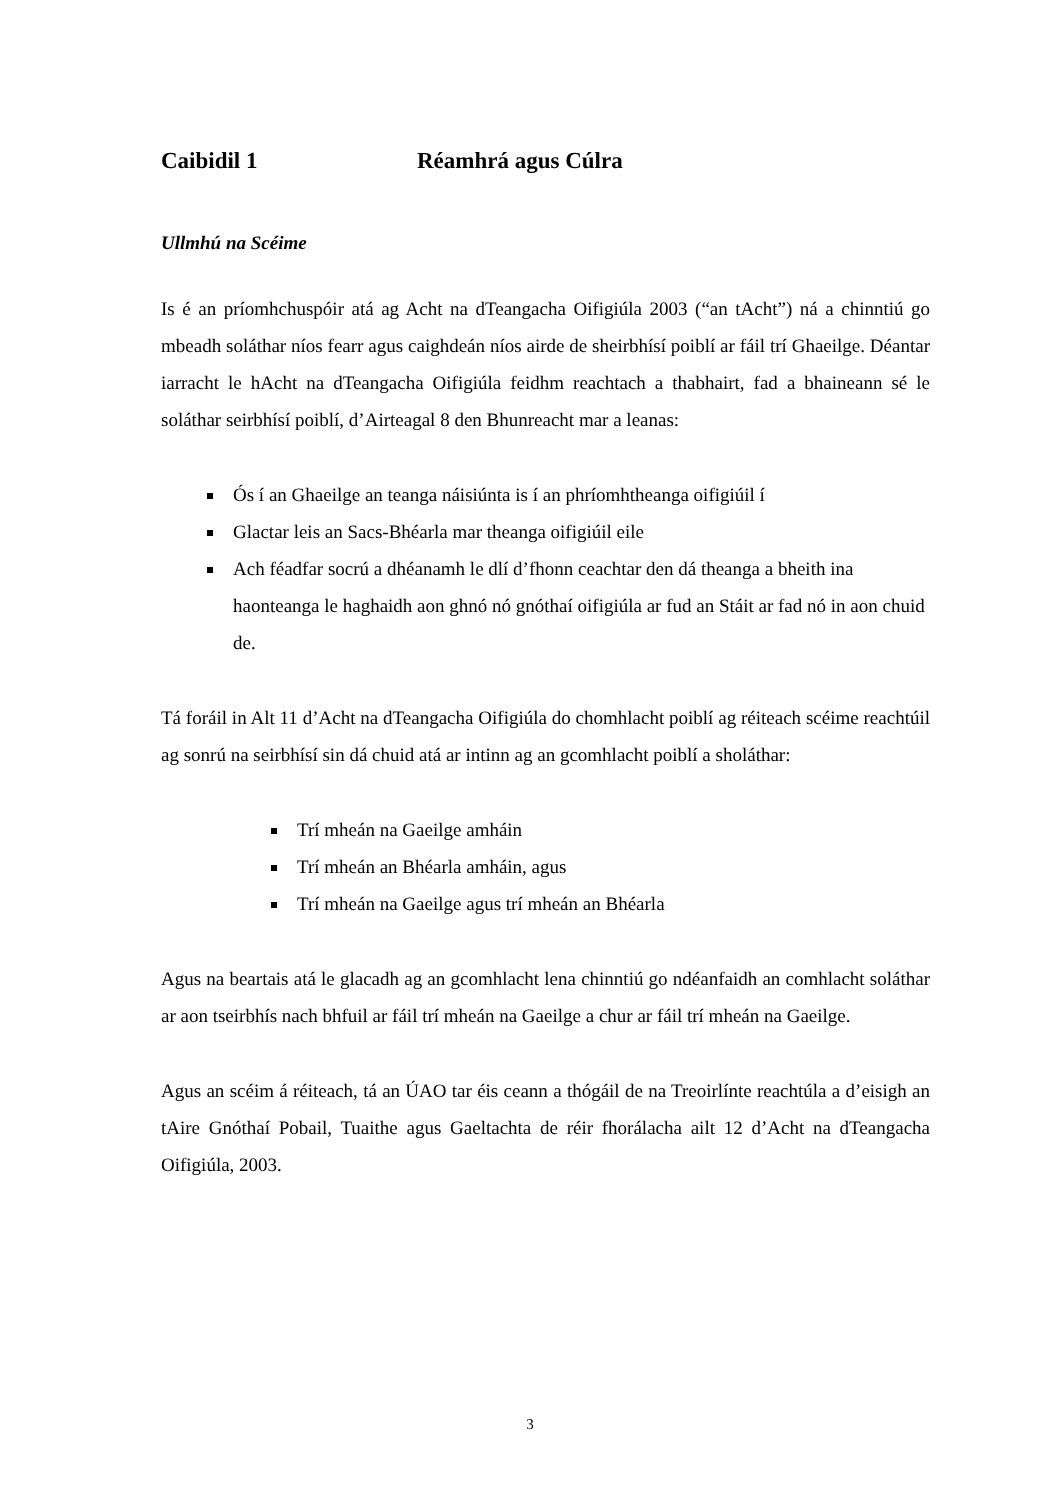Caibidil 1 Réamhrá agus Cúlra
Ullmhú na Scéime
Is é an príomhchuspóir atá ag Acht na dTeangacha Oifigiúla 2003 (“an tAcht”) ná a chinntiú go mbeadh soláthar níos fearr agus caighdeán níos airde de sheirbhísí poiblí ar fáil trí Ghaeilge. Déantar iarracht le hAcht na dTeangacha Oifigiúla feidhm reachtach a thabhairt, fad a bhaineann sé le soláthar seirbhísí poiblí, d’Airteagal 8 den Bhunreacht mar a leanas:
Ós í an Ghaeilge an teanga náisiúnta is í an phríomhtheanga oifigiúil í
Glactar leis an Sacs-Bhéarla mar theanga oifigiúil eile
Ach féadfar socrú a dhéanamh le dlí d’fhonn ceachtar den dá theanga a bheith ina haonteanga le haghaidh aon ghnó nó gnóthaí oifigiúla ar fud an Stáit ar fad nó in aon chuid de.
Tá foráil in Alt 11 d’Acht na dTeangacha Oifigiúla do chomhlacht poiblí ag réiteach scéime reachtúil ag sonrú na seirbhísí sin dá chuid atá ar intinn ag an gcomhlacht poiblí a sholáthar:
Trí mheán na Gaeilge amháin
Trí mheán an Bhéarla amháin, agus
Trí mheán na Gaeilge agus trí mheán an Bhéarla
Agus na beartais atá le glacadh ag an gcomhlacht lena chinntiú go ndéanfaidh an comhlacht soláthar ar aon tseirbhís nach bhfuil ar fáil trí mheán na Gaeilge a chur ar fáil trí mheán na Gaeilge.
Agus an scéim á réiteach, tá an ÚAO tar éis ceann a thógáil de na Treoirlínte reachtúla a d’eisigh an tAire Gnóthaí Pobail, Tuaithe agus Gaeltachta de réir fhorálacha ailt 12 d’Acht na dTeangacha Oifigiúla, 2003.
3